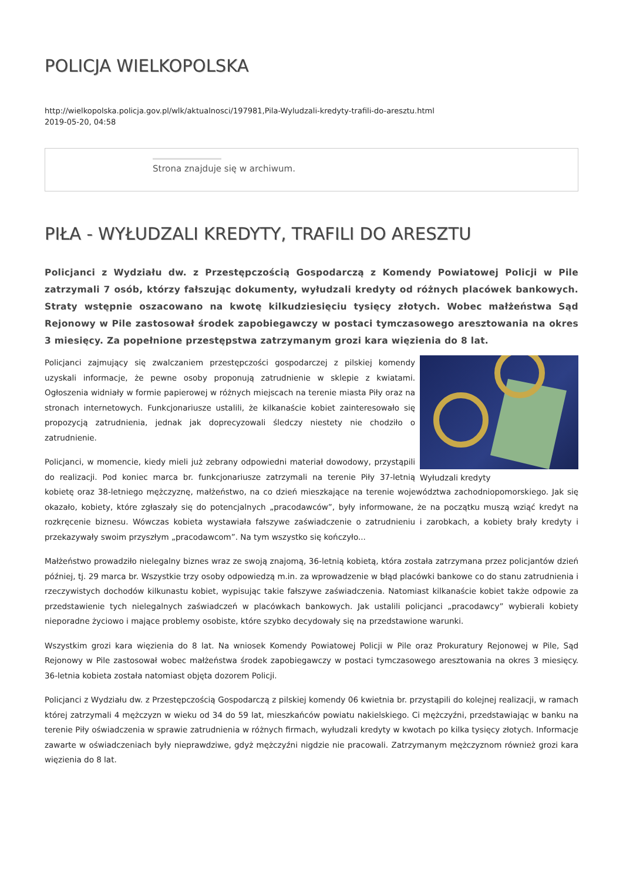POLICJA WIELKOPOLSKA
http://wielkopolska.policja.gov.pl/wlk/aktualnosci/197981,Pila-Wyludzali-kredyty-trafili-do-aresztu.html
2019-05-20, 04:58
Strona znajduje się w archiwum.
PIŁA - WYŁUDZALI KREDYTY, TRAFILI DO ARESZTU
Policjanci z Wydziału dw. z Przestępczością Gospodarczą z Komendy Powiatowej Policji w Pile zatrzymali 7 osób, którzy fałszując dokumenty, wyłudzali kredyty od różnych placówek bankowych. Straty wstępnie oszacowano na kwotę kilkudziesięciu tysięcy złotych. Wobec małżeństwa Sąd Rejonowy w Pile zastosował środek zapobiegawczy w postaci tymczasowego aresztowania na okres 3 miesięcy. Za popełnione przestępstwa zatrzymanym grozi kara więzienia do 8 lat.
Wyłudzali kredyty
Policjanci zajmujący się zwalczaniem przestępczości gospodarczej z pilskiej komendy uzyskali informacje, że pewne osoby proponują zatrudnienie w sklepie z kwiatami. Ogłoszenia widniały w formie papierowej w różnych miejscach na terenie miasta Piły oraz na stronach internetowych. Funkcjonariusze ustalili, że kilkanaście kobiet zainteresowało się propozycją zatrudnienia, jednak jak doprecyzowali śledczy niestety nie chodziło o zatrudnienie.
Policjanci, w momencie, kiedy mieli już zebrany odpowiedni materiał dowodowy, przystąpili do realizacji. Pod koniec marca br. funkcjonariusze zatrzymali na terenie Piły 37-letnią kobietę oraz 38-letniego mężczyznę, małżeństwo, na co dzień mieszkające na terenie województwa zachodniopomorskiego. Jak się okazało, kobiety, które zgłaszały się do potencjalnych „pracodawców”, były informowane, że na początku muszą wziąć kredyt na rozkręcenie biznesu. Wówczas kobieta wystawiała fałszywe zaświadczenie o zatrudnieniu i zarobkach, a kobiety brały kredyty i przekazywały swoim przyszłym „pracodawcom”. Na tym wszystko się kończyło...
Małżeństwo prowadziło nielegalny biznes wraz ze swoją znajomą, 36-letnią kobietą, która została zatrzymana przez policjantów dzień później, tj. 29 marca br. Wszystkie trzy osoby odpowiedzą m.in. za wprowadzenie w błąd placówki bankowe co do stanu zatrudnienia i rzeczywistych dochodów kilkunastu kobiet, wypisując takie fałszywe zaświadczenia. Natomiast kilkanaście kobiet także odpowie za przedstawienie tych nielegalnych zaświadczeń w placówkach bankowych. Jak ustalili policjanci „pracodawcy” wybierali kobiety nieporadne życiowo i mające problemy osobiste, które szybko decydowały się na przedstawione warunki.
Wszystkim grozi kara więzienia do 8 lat. Na wniosek Komendy Powiatowej Policji w Pile oraz Prokuratury Rejonowej w Pile, Sąd Rejonowy w Pile zastosował wobec małżeństwa środek zapobiegawczy w postaci tymczasowego aresztowania na okres 3 miesięcy. 36-letnia kobieta została natomiast objęta dozorem Policji.
Policjanci z Wydziału dw. z Przestępczością Gospodarczą z pilskiej komendy 06 kwietnia br. przystąpili do kolejnej realizacji, w ramach której zatrzymali 4 mężczyzn w wieku od 34 do 59 lat, mieszkańców powiatu nakielskiego. Ci mężczyźni, przedstawiając w banku na terenie Piły oświadczenia w sprawie zatrudnienia w różnych firmach, wyłudzali kredyty w kwotach po kilka tysięcy złotych. Informacje zawarte w oświadczeniach były nieprawdziwe, gdyż mężczyźni nigdzie nie pracowali. Zatrzymanym mężczyznom również grozi kara więzienia do 8 lat.